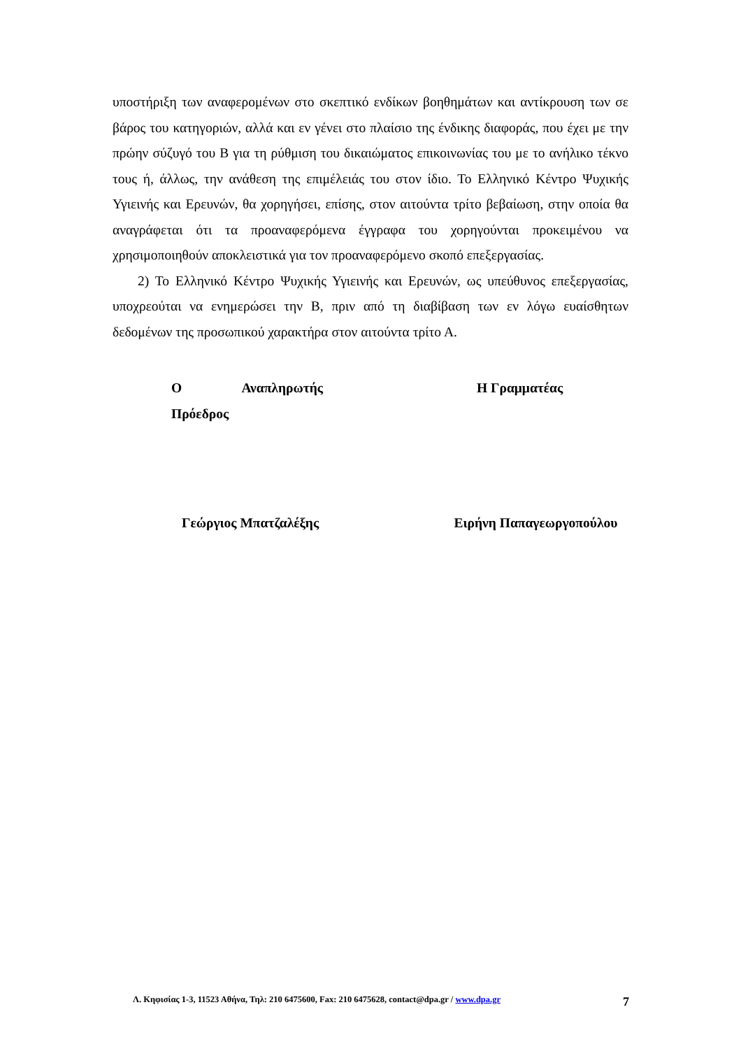υποστήριξη των αναφερομένων στο σκεπτικό ενδίκων βοηθημάτων και αντίκρουση των σε βάρος του κατηγοριών, αλλά και εν γένει στο πλαίσιο της ένδικης διαφοράς, που έχει με την πρώην σύζυγό του Β για τη ρύθμιση του δικαιώματος επικοινωνίας του με το ανήλικο τέκνο τους ή, άλλως, την ανάθεση της επιμέλειάς του στον ίδιο. Το Ελληνικό Κέντρο Ψυχικής Υγιεινής και Ερευνών, θα χορηγήσει, επίσης, στον αιτούντα τρίτο βεβαίωση, στην οποία θα αναγράφεται ότι τα προαναφερόμενα έγγραφα του χορηγούνται προκειμένου να χρησιμοποιηθούν αποκλειστικά για τον προαναφερόμενο σκοπό επεξεργασίας.
2) Το Ελληνικό Κέντρο Ψυχικής Υγιεινής και Ερευνών, ως υπεύθυνος επεξεργασίας, υποχρεούται να ενημερώσει την Β, πριν από τη διαβίβαση των εν λόγω ευαίσθητων δεδομένων της προσωπικού χαρακτήρα στον αιτούντα τρίτο Α.
Ο Αναπληρωτής Πρόεδρος Η Γραμματέας
Γεώργιος Μπατζαλέξης Ειρήνη Παπαγεωργοπούλου
Λ. Κηφισίας 1-3, 11523 Αθήνα, Τηλ: 210 6475600, Fax: 210 6475628, contact@dpa.gr / www.dpa.gr 7